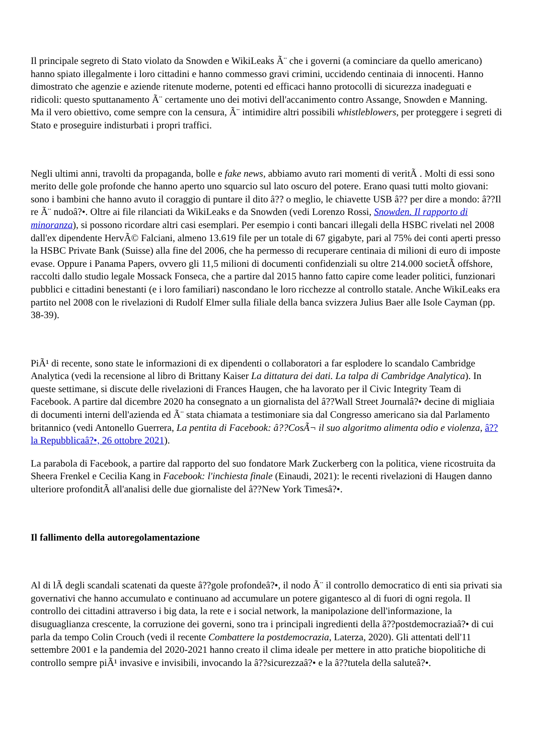Il principale segreto di Stato violato da Snowden e WikiLeaks Ã¨ che i governi (a cominciare da quello americano) hanno spiato illegalmente i loro cittadini e hanno commesso gravi crimini, uccidendo centinaia di innocenti. Hanno dimostrato che agenzie e aziende ritenute moderne, potenti ed efficaci hanno protocolli di sicurezza inadeguati e ridicoli: questo sputtanamento Ã¨ certamente uno dei motivi dell'accanimento contro Assange, Snowden e Manning. Ma il vero obiettivo, come sempre con la censura, Ã¨ intimidire altri possibili whistleblowers, per proteggere i segreti di Stato e proseguire indisturbati i propri traffici.
Negli ultimi anni, travolti da propaganda, bolle e fake news, abbiamo avuto rari momenti di veritÃ . Molti di essi sono merito delle gole profonde che hanno aperto uno squarcio sul lato oscuro del potere. Erano quasi tutti molto giovani: sono i bambini che hanno avuto il coraggio di puntare il dito â?? o meglio, le chiavette USB â?? per dire a mondo: â??Il re Ã¨ nudoâ?•. Oltre ai file rilanciati da WikiLeaks e da Snowden (vedi Lorenzo Rossi, Snowden. Il rapporto di minoranza), si possono ricordare altri casi esemplari. Per esempio i conti bancari illegali della HSBC rivelati nel 2008 dall'ex dipendente HervÃ© Falciani, almeno 13.619 file per un totale di 67 gigabyte, pari al 75% dei conti aperti presso la HSBC Private Bank (Suisse) alla fine del 2006, che ha permesso di recuperare centinaia di milioni di euro di imposte evase. Oppure i Panama Papers, ovvero gli 11,5 milioni di documenti confidenziali su oltre 214.000 societÃ offshore, raccolti dallo studio legale Mossack Fonseca, che a partire dal 2015 hanno fatto capire come leader politici, funzionari pubblici e cittadini benestanti (e i loro familiari) nascondano le loro ricchezze al controllo statale. Anche WikiLeaks era partito nel 2008 con le rivelazioni di Rudolf Elmer sulla filiale della banca svizzera Julius Baer alle Isole Cayman (pp. 38-39).
PiÃ¹ di recente, sono state le informazioni di ex dipendenti o collaboratori a far esplodere lo scandalo Cambridge Analytica (vedi la recensione al libro di Brittany Kaiser La dittatura dei dati. La talpa di Cambridge Analytica). In queste settimane, si discute delle rivelazioni di Frances Haugen, che ha lavorato per il Civic Integrity Team di Facebook. A partire dal dicembre 2020 ha consegnato a un giornalista del â??Wall Street Journalâ?• decine di migliaia di documenti interni dell'azienda ed Ã¨ stata chiamata a testimoniare sia dal Congresso americano sia dal Parlamento britannico (vedi Antonello Guerrera, La pentita di Facebook: â??CosÃ¬ il suo algoritmo alimenta odio e violenza, â??la Repubblicaâ?•, 26 ottobre 2021).
La parabola di Facebook, a partire dal rapporto del suo fondatore Mark Zuckerberg con la politica, viene ricostruita da Sheera Frenkel e Cecilia Kang in Facebook: l'inchiesta finale (Einaudi, 2021): le recenti rivelazioni di Haugen danno ulteriore profonditÃ all'analisi delle due giornaliste del â??New York Timesâ?•.
Il fallimento della autoregolamentazione
Al di lÃ degli scandali scatenati da queste â??gole profondeâ?•, il nodo Ã¨ il controllo democratico di enti sia privati sia governativi che hanno accumulato e continuano ad accumulare un potere gigantesco al di fuori di ogni regola. Il controllo dei cittadini attraverso i big data, la rete e i social network, la manipolazione dell'informazione, la disuguaglianza crescente, la corruzione dei governi, sono tra i principali ingredienti della â??postdemocraziaâ?• di cui parla da tempo Colin Crouch (vedi il recente Combattere la postdemocrazia, Laterza, 2020). Gli attentati dell'11 settembre 2001 e la pandemia del 2020-2021 hanno creato il clima ideale per mettere in atto pratiche biopolitiche di controllo sempre piÃ¹ invasive e invisibili, invocando la â??sicurezzaâ?• e la â??tutela della saluteâ?•.